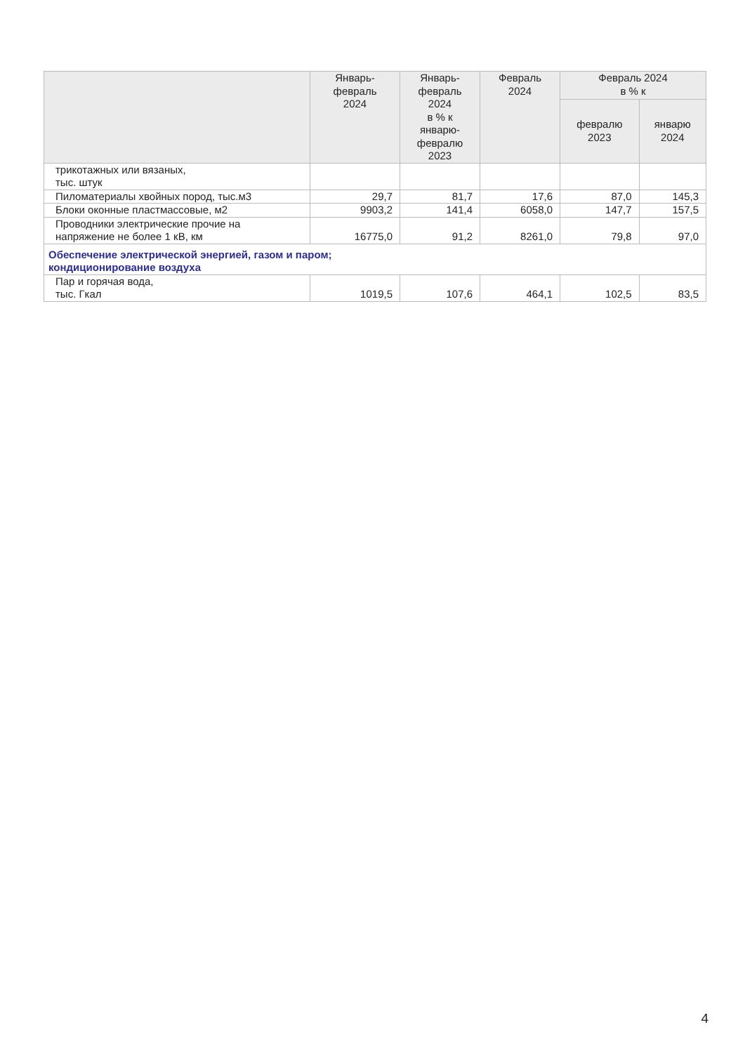| | Январь- февраль 2024 | Январь- февраль 2024 в % к январю- февралю 2023 | Февраль 2024 | Февраль 2024 в % к | |
| --- | --- | --- | --- | --- | --- |
| | | | | февралю 2023 | январю 2024 |
| трикотажных или вязаных, тыс. штук | | | | | |
| Пиломатериалы хвойных пород, тыс.м3 | 29,7 | 81,7 | 17,6 | 87,0 | 145,3 |
| Блоки оконные пластмассовые, м2 | 9903,2 | 141,4 | 6058,0 | 147,7 | 157,5 |
| Проводники электрические прочие на напряжение не более 1 кВ, км | 16775,0 | 91,2 | 8261,0 | 79,8 | 97,0 |
| Обеспечение электрической энергией, газом и паром; кондиционирование воздуха | | | | | |
| Пар и горячая вода, тыс. Гкал | 1019,5 | 107,6 | 464,1 | 102,5 | 83,5 |
4